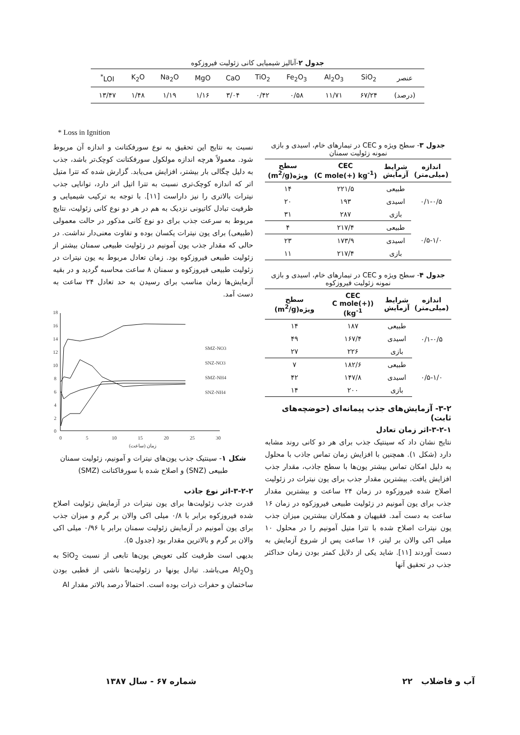جدول ۲-آنالیز شیمیایی کانی زئولیت فیروزکوه
| عنصر | SiO<sub>2</sub> | Al<sub>2</sub>O<sub>3</sub> | Fe<sub>2</sub>O<sub>3</sub> | TiO<sub>2</sub> | CaO | MgO | Na<sub>2</sub>O | K<sub>2</sub>O | LOI<sup>*</sup> |
| (درصد) | ۶۷/۲۴ | ۱۱/۷۱ | ۰/۵۸ | ۰/۴۲ | ۳/۰۴ | ۱/۱۶ | ۱/۱۹ | ۱/۴۸ | ۱۳/۴۷ |
* Loss in Ignition
جدول ۳- سطح ویژه و CEC در تیمارهای خام، اسیدی و بازی نمونه زئولیت سمنان
| اندازه (میلی‌متر) | شرایط آزمایش | CEC (C mole(+) kg<sup>-1</sup>) | سطح ویژه(m<sup>2</sup>/g) |
| --- | --- | --- | --- |
| ۰/۱-۰/۵ | طبیعی | ۲۲۱/۵ | ۱۴ |
| | اسیدی | ۱۹۳ | ۲۰ |
| | بازی | ۲۸۷ | ۳۱ |
| ۰/۵-۱/۰ | طبیعی | ۲۱۷/۴ | ۴ |
| | اسیدی | ۱۷۳/۹ | ۲۳ |
| | بازی | ۲۱۷/۴ | ۱۱ |
جدول ۴- سطح ویژه و CEC در تیمارهای خام، اسیدی و بازی نمونه زئولیت فیروزکوه
| اندازه (میلی‌متر) | شرایط آزمایش | CEC (C mole(+) kg<sup>-1</sup>) | سطح ویژه(m<sup>2</sup>/g) |
| --- | --- | --- | --- |
| ۰/۱-۰/۵ | طبیعی | ۱۸۷ | ۱۴ |
| | اسیدی | ۱۶۷/۴ | ۴۹ |
| | بازی | ۲۲۶ | ۲۷ |
| ۰/۵-۱/۰ | طبیعی | ۱۸۲/۶ | ۷ |
| | اسیدی | ۱۴۷/۸ | ۴۲ |
| | بازی | ۲۰۰ | ۱۴ |
۳-۲- آزمایش‌های جذب پیمانه‌ای (حوضچه‌های ثابت)
۳-۲-۱-اثر زمان تعادل
نتایج نشان داد که سینتیک جذب برای هر دو کانی روند مشابه دارد (شکل ۱). همچنین با افزایش زمان تماس جاذب با محلول به دلیل امکان تماس بیشتر یون‌ها با سطح جاذب، مقدار جذب افزایش یافت. بیشترین مقدار جذب برای یون نیترات در زئولیت اصلاح شده فیروزکوه در زمان ۲۴ ساعت و بیشترین مقدار جذب برای یون آمونیم در زئولیت طبیعی فیروزکوه در زمان ۱۶ ساعت به دست آمد. فقیهیان و همکاران بیشترین میزان جذب یون نیترات اصلاح شده با تترا متیل آمونیم را در محلول ۱۰ میلی اکی والان بر لیتر، ۱۶ ساعت پس از شروع آزمایش به دست آوردند [۱۱]. شاید یکی از دلایل کمتر بودن زمان حداکثر جذب در تحقیق آنها
نسبت به نتایج این تحقیق به نوع سورفکتانت و اندازه آن مربوط شود. معمولاً هرچه اندازه مولکول سورفکتانت کوچک‌تر باشد، جذب به دلیل چگالی بار بیشتر، افزایش می‌یابد. گزارش شده که تترا متیل اتر که اندازه کوچک‌تری نسبت به تترا اتیل اتر دارد، توانایی جذب نیترات بالاتری را نیز داراست [۱۱]. با توجه به ترکیب شیمیایی و ظرفیت تبادل کاتیونی نزدیک به هم در هر دو نوع کانی زئولیت، نتایج مربوط به سرعت جذب برای دو نوع کانی مذکور در حالت معمولی (طبیعی) برای یون نیترات یکسان بوده و تفاوت معنی‌دار نداشت. در حالی که مقدار جذب یون آمونیم در زئولیت طبیعی سمنان بیشتر از زئولیت طبیعی فیروزکوه بود. زمان تعادل مربوط به یون نیترات در زئولیت طبیعی فیروزکوه و سمنان ۸ ساعت محاسبه گردید و در بقیه آزمایش‌ها زمان مناسب برای رسیدن به حد تعادل ۲۴ ساعت به دست آمد.
0
2
4
6
8
10
12
14
16
18
0
5
10
15
20
25
30
زمان (ساعت)
SMZ-NO3
SNZ-NO3
SMZ-NH4
SNZ-NH4
شکل ۱- سینتیک جذب یون‌های نیترات و آمونیم، زئولیت سمنان طبیعی (SNZ) و اصلاح شده با سورفاکتانت (SMZ)
۳-۲-۲-اثر نوع جاذب
قدرت جذب زئولیت‌ها برای یون نیترات در آزمایش زئولیت اصلاح شده فیروزکوه برابر با ۰/۸ میلی اکی والان بر گرم و میزان جذب برای یون آمونیم در آزمایش زئولیت سمنان برابر با ۰/۹۶ میلی اکی والان بر گرم و بالاترین مقدار بود (جدول ۵).
بدیهی است ظرفیت کلی تعویض یون‌ها تابعی از نسبت SiO<sub>2</sub> به Al<sub>2</sub>O<sub>3</sub> می‌باشد. تبادل یونها در زئولیت‌ها ناشی از قطبی بودن ساختمان و حفرات ذرات بوده است. احتمالاً درصد بالاتر مقدار Al
شماره ۶۷ - سال ۱۳۸۷ ۲۲ آب و فاضلاب